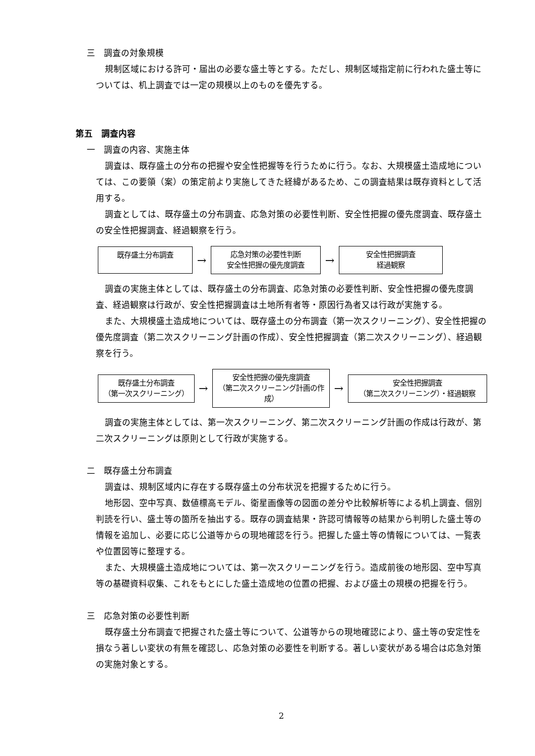三　調査の対象規模
規制区域における許可・届出の必要な盛土等とする。ただし、規制区域指定前に行われた盛土等については、机上調査では一定の規模以上のものを優先する。
第五　調査内容
一　調査の内容、実施主体
調査は、既存盛土の分布の把握や安全性把握等を行うために行う。なお、大規模盛土造成地については、この要領（案）の策定前より実施してきた経緯があるため、この調査結果は既存資料として活用する。
調査としては、既存盛土の分布調査、応急対策の必要性判断、安全性把握の優先度調査、既存盛土の安全性把握調査、経過観察を行う。
既存盛土分布調査
→
応急対策の必要性判断
安全性把握の優先度調査
→
安全性把握調査
経過観察
調査の実施主体としては、既存盛土の分布調査、応急対策の必要性判断、安全性把握の優先度調査、経過観察は行政が、安全性把握調査は土地所有者等・原因行為者又は行政が実施する。
また、大規模盛土造成地については、既存盛土の分布調査（第一次スクリーニング）、安全性把握の優先度調査（第二次スクリーニング計画の作成）、安全性把握調査（第二次スクリーニング）、経過観察を行う。
既存盛土分布調査
（第一次スクリーニング）
→
安全性把握の優先度調査
（第二次スクリーニング計画の作成）
→
安全性把握調査
（第二次スクリーニング）・経過観察
調査の実施主体としては、第一次スクリーニング、第二次スクリーニング計画の作成は行政が、第二次スクリーニングは原則として行政が実施する。
二　既存盛土分布調査
調査は、規制区域内に存在する既存盛土の分布状況を把握するために行う。
地形図、空中写真、数値標高モデル、衛星画像等の図面の差分や比較解析等による机上調査、個別判読を行い、盛土等の箇所を抽出する。既存の調査結果・許認可情報等の結果から判明した盛土等の情報を追加し、必要に応じ公道等からの現地確認を行う。把握した盛土等の情報については、一覧表や位置図等に整理する。
また、大規模盛土造成地については、第一次スクリーニングを行う。造成前後の地形図、空中写真等の基礎資料収集、これをもとにした盛土造成地の位置の把握、および盛土の規模の把握を行う。
三　応急対策の必要性判断
既存盛土分布調査で把握された盛土等について、公道等からの現地確認により、盛土等の安定性を損なう著しい変状の有無を確認し、応急対策の必要性を判断する。著しい変状がある場合は応急対策の実施対象とする。
2